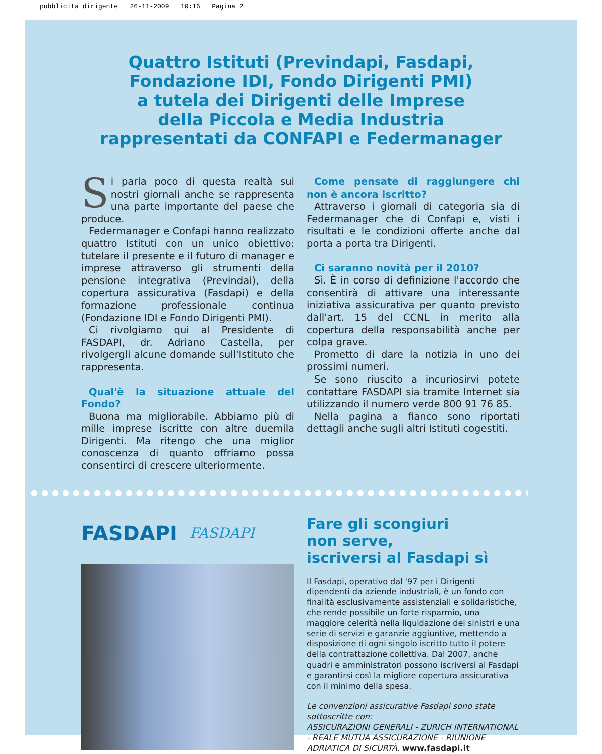pubblicita dirigente 26-11-2009 10:16 Pagina 2
Quattro Istituti (Previndapi, Fasdapi,
Fondazione IDI, Fondo Dirigenti PMI)
a tutela dei Dirigenti delle Imprese
della Piccola e Media Industria
rappresentati da CONFAPI e Federmanager
Si parla poco di questa realtà sui nostri giornali anche se rappresenta una parte importante del paese che produce.
Federmanager e Confapi hanno realizzato quattro Istituti con un unico obiettivo: tutelare il presente e il futuro di manager e imprese attraverso gli strumenti della pensione integrativa (Previndai), della copertura assicurativa (Fasdapi) e della formazione professionale continua (Fondazione IDI e Fondo Dirigenti PMI).
Ci rivolgiamo qui al Presidente di FASDAPI, dr. Adriano Castella, per rivolgergli alcune domande sull'Istituto che rappresenta.
Qual'è la situazione attuale del Fondo?
Buona ma migliorabile. Abbiamo più di mille imprese iscritte con altre duemila Dirigenti. Ma ritengo che una miglior conoscenza di quanto offriamo possa consentirci di crescere ulteriormente.
Come pensate di raggiungere chi non è ancora iscritto?
Attraverso i giornali di categoria sia di Federmanager che di Confapi e, visti i risultati e le condizioni offerte anche dal porta a porta tra Dirigenti.
Ci saranno novità per il 2010?
Sì. È in corso di definizione l'accordo che consentirà di attivare una interessante iniziativa assicurativa per quanto previsto dall'art. 15 del CCNL in merito alla copertura della responsabilità anche per colpa grave.
Prometto di dare la notizia in uno dei prossimi numeri.
Se sono riuscito a incuriosirvi potete contattare FASDAPI sia tramite Internet sia utilizzando il numero verde 800 91 76 85.
Nella pagina a fianco sono riportati dettagli anche sugli altri Istituti cogestiti.
●●●●●●●●●●●●●●●●●●●●●●●●●●●●●●●●●●●●●●●●●●●●●●●●
FASDAPI FASDAPI
Fare gli scongiuri
non serve,
iscriversi al Fasdapi sì
Il Fasdapi, operativo dal '97 per i Dirigenti dipendenti da aziende industriali, è un fondo con finalità esclusivamente assistenziali e solidaristiche, che rende possibile un forte risparmio, una maggiore celerità nella liquidazione dei sinistri e una serie di servizi e garanzie aggiuntive, mettendo a disposizione di ogni singolo iscritto tutto il potere della contrattazione collettiva. Dal 2007, anche quadri e amministratori possono iscriversi al Fasdapi e garantirsi così la migliore copertura assicurativa con il minimo della spesa.
Le convenzioni assicurative Fasdapi sono state sottoscritte con:
ASSICURAZIONI GENERALI - ZURICH INTERNATIONAL - REALE MUTUA ASSICURAZIONE - RIUNIONE ADRIATICA DI SICURTÀ. www.fasdapi.it